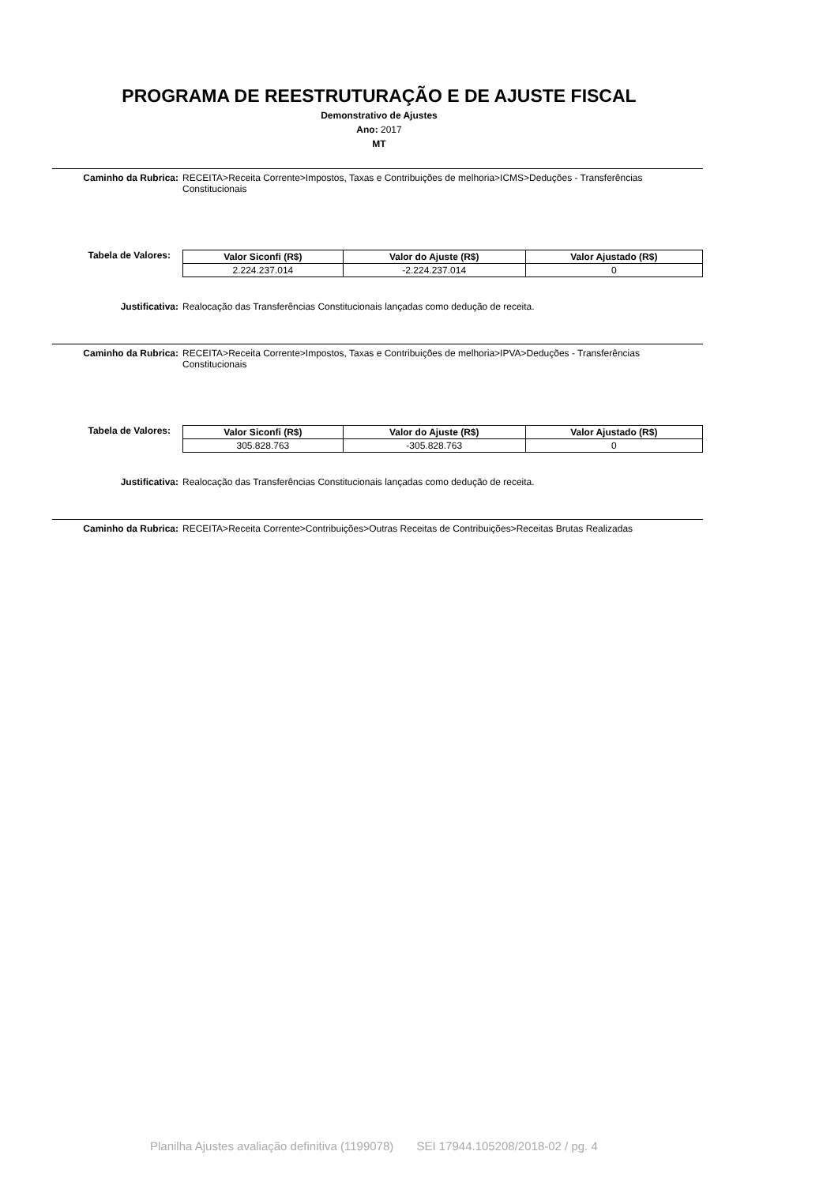PROGRAMA DE REESTRUTURAÇÃO E DE AJUSTE FISCAL
Demonstrativo de Ajustes
Ano: 2017
MT
Caminho da Rubrica: RECEITA>Receita Corrente>Impostos, Taxas e Contribuições de melhoria>ICMS>Deduções - Transferências Constitucionais
Tabela de Valores:
| Valor Siconfi (R$) | Valor do Ajuste (R$) | Valor Ajustado (R$) |
| --- | --- | --- |
| 2.224.237.014 | -2.224.237.014 | 0 |
Justificativa: Realocação das Transferências Constitucionais lançadas como dedução de receita.
Caminho da Rubrica: RECEITA>Receita Corrente>Impostos, Taxas e Contribuições de melhoria>IPVA>Deduções - Transferências Constitucionais
Tabela de Valores:
| Valor Siconfi (R$) | Valor do Ajuste (R$) | Valor Ajustado (R$) |
| --- | --- | --- |
| 305.828.763 | -305.828.763 | 0 |
Justificativa: Realocação das Transferências Constitucionais lançadas como dedução de receita.
Caminho da Rubrica: RECEITA>Receita Corrente>Contribuições>Outras Receitas de Contribuições>Receitas Brutas Realizadas
Planilha Ajustes avaliação definitiva (1199078) SEI 17944.105208/2018-02 / pg. 4